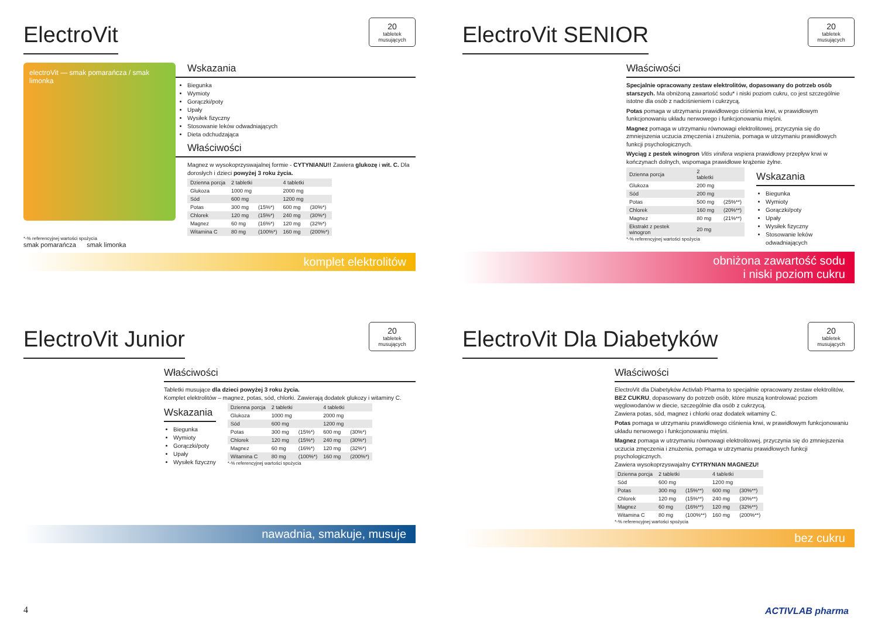20
tabletek musujących
ElectroVit
electroVit — smak pomarańcza / smak limonka
Wskazania
Biegunka
Wymioty
Gorączki/poty
Upały
Wysiłek fizyczny
Stosowanie leków odwadniających
Dieta odchudzająca
Właściwości
Magnez w wysokoprzyswajalnej formie - CYTYNIANU!! Zawiera glukozę i wit. C. Dla dorosłych i dzieci powyżej 3 roku życia.
| Dzienna porcja | 2 tabletki | | 4 tabletki | |
| Glukoza | 1000 mg | | 2000 mg | |
| Sód | 600 mg | | 1200 mg | |
| Potas | 300 mg | (15%*) | 600 mg | (30%*) |
| Chlorek | 120 mg | (15%*) | 240 mg | (30%*) |
| Magnez | 60 mg | (16%*) | 120 mg | (32%*) |
| Witamina C | 80 mg | (100%*) | 160 mg | (200%*) |
*-% referencyjnej wartości spożycia
smak pomarańcza smak limonka
komplet elektrolitów
20
tabletek musujących
ElectroVit SENIOR
Właściwości
Specjalnie opracowany zestaw elektrolitów, dopasowany do potrzeb osób starszych. Ma obniżoną zawartość sodu* i niski poziom cukru, co jest szczególnie istotne dla osób z nadciśnieniem i cukrzycą.
Potas pomaga w utrzymaniu prawidłowego ciśnienia krwi, w prawidłowym funkcjonowaniu układu nerwowego i funkcjonowaniu mięśni.
Magnez pomaga w utrzymaniu równowagi elektrolitowej, przyczynia się do zmniejszenia uczucia zmęczenia i znużenia, pomaga w utrzymaniu prawidłowych funkcji psychologicznych.
Wyciąg z pestek winogron Vitis vinifera wspiera prawidłowy przepływ krwi w kończynach dolnych, wspomaga prawidłowe krążenie żylne.
| Dzienna porcja | 2 tabletki | |
| Glukoza | 200 mg | |
| Sód | 200 mg | |
| Potas | 500 mg | (25%**) |
| Chlorek | 160 mg | (20%**) |
| Magnez | 80 mg | (21%**) |
| Ekstrakt z pestek winogron | 20 mg | |
*-% referencyjnej wartości spożycia
Wskazania
Biegunka
Wymioty
Gorączki/poty
Upały
Wysiłek fizyczny
Stosowanie leków odwadniających
obniżona zawartość sodu
i niski poziom cukru
20
tabletek musujących
ElectroVit Junior
Właściwości
Tabletki musujące dla dzieci powyżej 3 roku życia.
Komplet elektrolitów – magnez, potas, sód, chlorki. Zawierają dodatek glukozy i witaminy C.
Wskazania
Biegunka
Wymioty
Gorączki/poty
Upały
Wysiłek fizyczny
| Dzienna porcja | 2 tabletki | | 4 tabletki | |
| Glukoza | 1000 mg | | 2000 mg | |
| Sód | 600 mg | | 1200 mg | |
| Potas | 300 mg | (15%*) | 600 mg | (30%*) |
| Chlorek | 120 mg | (15%*) | 240 mg | (30%*) |
| Magnez | 60 mg | (16%*) | 120 mg | (32%*) |
| Witamina C | 80 mg | (100%*) | 160 mg | (200%*) |
*-% referencyjnej wartości spożycia
nawadnia, smakuje, musuje
4
20
tabletek musujących
ElectroVit Dla Diabetyków
Właściwości
ElectroVit dla Diabetyków Activlab Pharma to specjalnie opracowany zestaw elektrolitów, BEZ CUKRU, dopasowany do potrzeb osób, które muszą kontrolować poziom węglowodanów w diecie, szczególnie dla osób z cukrzycą.
Zawiera potas, sód, magnez i chlorki oraz dodatek witaminy C.
Potas pomaga w utrzymaniu prawidłowego ciśnienia krwi, w prawidłowym funkcjonowaniu układu nerwowego i funkcjonowaniu mięśni.
Magnez pomaga w utrzymaniu równowagi elektrolitowej, przyczynia się do zmniejszenia uczucia zmęczenia i znużenia, pomaga w utrzymaniu prawidłowych funkcji psychologicznych.
Zawiera wysokoprzyswajalny CYTRYNIAN MAGNEZU!
| Dzienna porcja | 2 tabletki | | 4 tabletki | |
| Sód | 600 mg | | 1200 mg | |
| Potas | 300 mg | (15%**) | 600 mg | (30%**) |
| Chlorek | 120 mg | (15%**) | 240 mg | (30%**) |
| Magnez | 60 mg | (16%**) | 120 mg | (32%**) |
| Witamina C | 80 mg | (100%**) | 160 mg | (200%**) |
*-% referencyjnej wartości spożycia
bez cukru
ACTIVLAB pharma